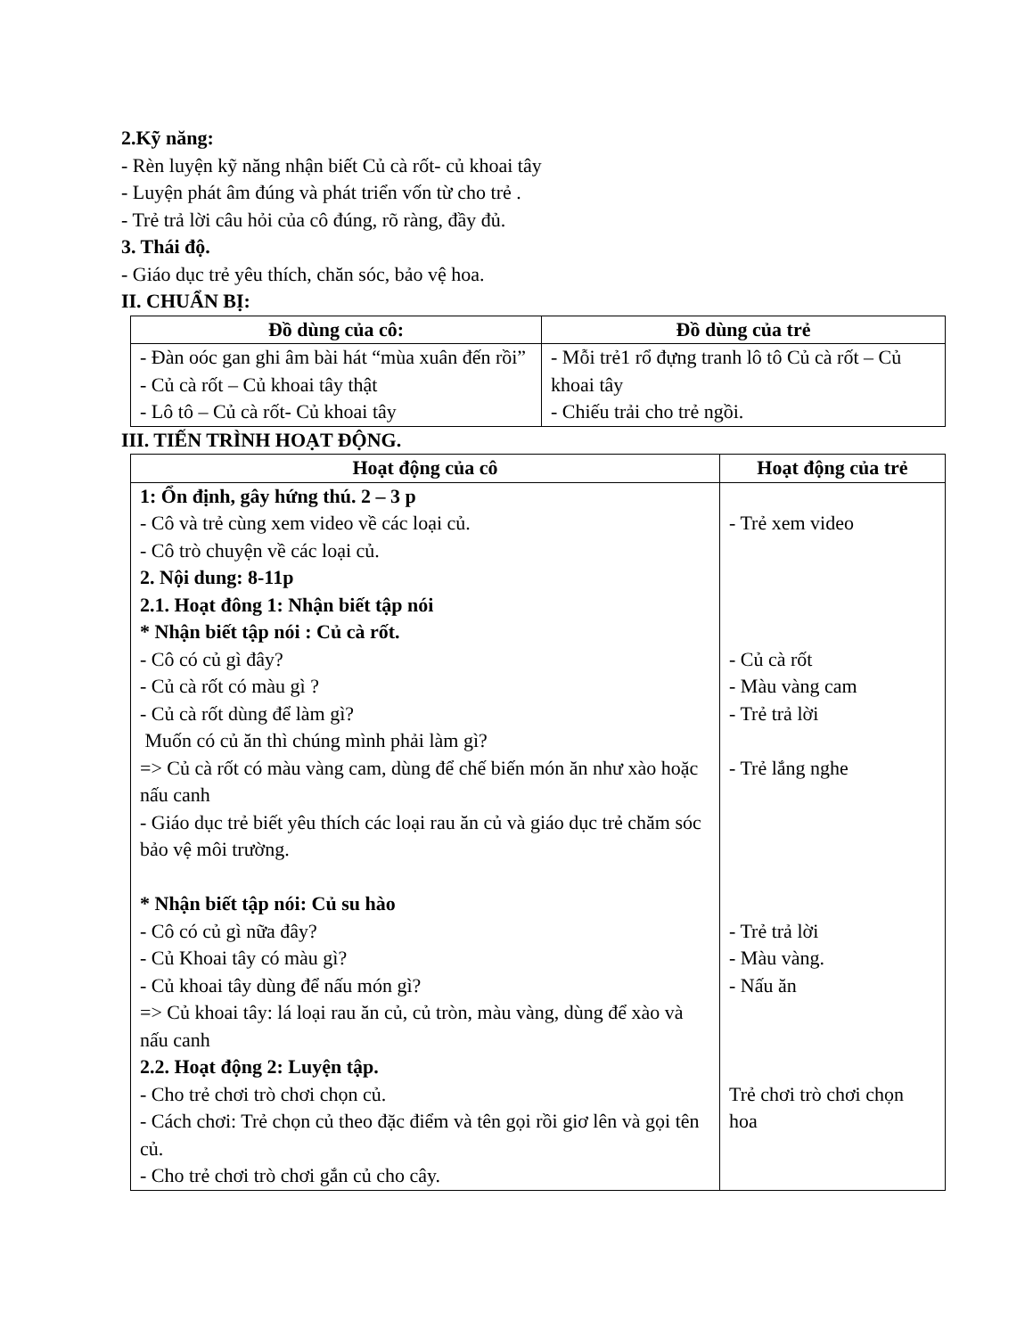2.Kỹ năng:
- Rèn luyện kỹ năng nhận biết Củ cà rốt- củ khoai tây
- Luyện phát âm đúng và phát triển vốn từ cho trẻ .
- Trẻ trả lời câu hỏi của cô đúng, rõ ràng, đầy đủ.
3. Thái độ.
- Giáo dục trẻ yêu thích, chăn sóc, bảo vệ hoa.
II. CHUẨN BỊ:
| Đồ dùng của cô: | Đồ dùng của trẻ |
| --- | --- |
| - Đàn oóc gan ghi âm bài hát “mùa xuân đến rồi” - Củ cà rốt – Củ khoai tây thật - Lô tô – Củ cà rốt- Củ khoai tây | - Mỗi trẻ1 rổ đựng tranh lô tô Củ cà rốt – Củ khoai tây - Chiếu trải cho trẻ ngồi. |
III. TIẾN TRÌNH HOẠT ĐỘNG.
| Hoạt động của cô | Hoạt động của trẻ |
| --- | --- |
| 1: Ổn định, gây hứng thú. 2 – 3 p - Cô và trẻ cùng xem video về các loại củ. - Cô trò chuyện về các loại củ. 2. Nội dung: 8-11p 2.1. Hoạt đông 1: Nhận biết tập nói * Nhận biết tập nói : Củ cà rốt. - Cô có củ gì đây? - Củ cà rốt có màu gì ? - Củ cà rốt dùng để làm gì? Muốn có củ ăn thì chúng mình phải làm gì? => Củ cà rốt có màu vàng cam, dùng để chế biến món ăn như xào hoặc nấu canh - Giáo dục trẻ biết yêu thích các loại rau ăn củ và giáo dục trẻ chăm sóc bảo vệ môi trường. * Nhận biết tập nói: Củ su hào - Cô có củ gì nữa đây? - Củ Khoai tây có màu gì? - Củ khoai tây dùng để nấu món gì? => Củ khoai tây: lá loại rau ăn củ, củ tròn, màu vàng, dùng để xào và nấu canh 2.2. Hoạt động 2: Luyện tập. - Cho trẻ chơi trò chơi chọn củ. - Cách chơi: Trẻ chọn củ theo đặc điểm và tên gọi rồi giơ lên và gọi tên củ. - Cho trẻ chơi trò chơi gắn củ cho cây. | - Trẻ xem video - Củ cà rốt - Màu vàng cam - Trẻ trả lời - Trẻ lắng nghe - Trẻ trả lời - Màu vàng. - Nấu ăn Trẻ chơi trò chơi chọn hoa |